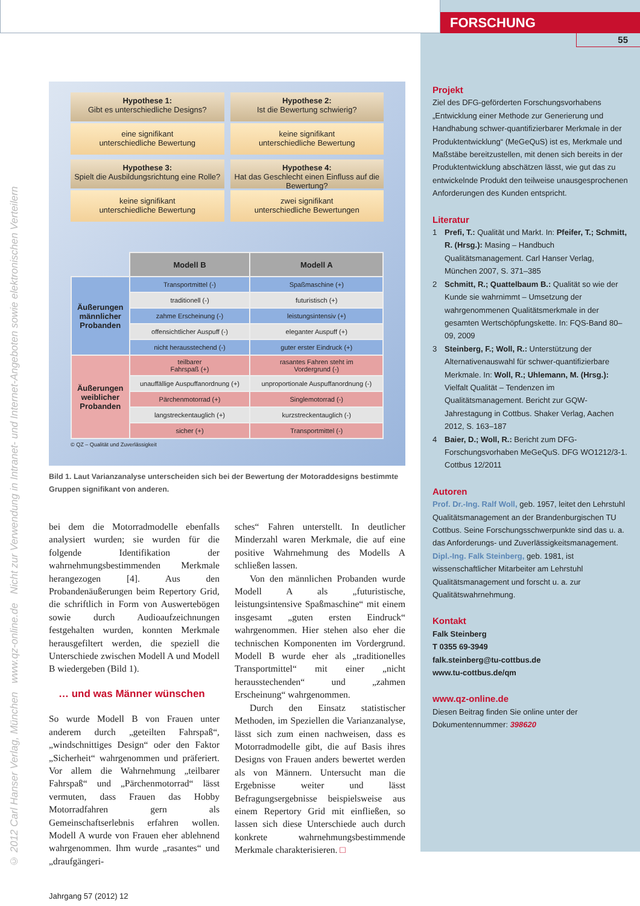FORSCHUNG
© 2012 Carl Hanser Verlag, München www.qz-online.de Nicht zur Verwendung in Intranet- und Internet-Angeboten sowie elektronischen Verteilern
Hypothese 1:
Gibt es unterschiedliche Designs?
eine signifikant
unterschiedliche Bewertung
Hypothese 2:
Ist die Bewertung schwierig?
keine signifikant
unterschiedliche Bewertung
Hypothese 3:
Spielt die Ausbildungsrichtung eine Rolle?
keine signifikant
unterschiedliche Bewertung
Hypothese 4:
Hat das Geschlecht einen Einfluss auf die Bewertung?
zwei signifikant
unterschiedliche Bewertungen
| | Modell B | Modell A |
| Äußerungen männlicher Probanden | Transportmittel (-) | Spaßmaschine (+) |
| | traditionell (-) | futuristisch (+) |
| | zahme Erscheinung (-) | leistungsintensiv (+) |
| | offensichtlicher Auspuff (-) | eleganter Auspuff (+) |
| | nicht herausstechend (-) | guter erster Eindruck (+) |
| Äußerungen weiblicher Probanden | teilbarer Fahrspaß (+) | rasantes Fahren steht im Vordergrund (-) |
| | unauffällige Auspuffanordnung (+) | unproportionale Auspuffanordnung (-) |
| | Pärchenmotorrad (+) | Singlemotorrad (-) |
| | langstreckentauglich (+) | kurzstreckentauglich (-) |
| | sicher (+) | Transportmittel (-) |
© QZ – Qualität und Zuverlässigkeit
Bild 1. Laut Varianzanalyse unterscheiden sich bei der Bewertung der Motoraddesigns bestimmte Gruppen signifikant von anderen.
bei dem die Motorradmodelle ebenfalls analysiert wurden; sie wurden für die folgende Identifikation der wahrnehmungsbestimmenden Merkmale herangezogen [4]. Aus den Probandenäußerungen beim Repertory Grid, die schriftlich in Form von Auswertebögen sowie durch Audioaufzeichnungen festgehalten wurden, konnten Merkmale herausgefiltert werden, die speziell die Unterschiede zwischen Modell A und Modell B wiedergeben (Bild 1).
… und was Männer wünschen
So wurde Modell B von Frauen unter anderem durch „geteilten Fahrspaß“, „windschnittiges Design“ oder den Faktor „Sicherheit“ wahrgenommen und präferiert. Vor allem die Wahrnehmung „teilbarer Fahrspaß“ und „Pärchenmotorrad“ lässt vermuten, dass Frauen das Hobby Motorradfahren gern als Gemeinschaftserlebnis erfahren wollen. Modell A wurde von Frauen eher ablehnend wahrgenommen. Ihm wurde „rasantes“ und „draufgängeri-
sches“ Fahren unterstellt. In deutlicher Minderzahl waren Merkmale, die auf eine positive Wahrnehmung des Modells A schließen lassen.
Von den männlichen Probanden wurde Modell A als „futuristische, leistungsintensive Spaßmaschine“ mit einem insgesamt „guten ersten Eindruck“ wahrgenommen. Hier stehen also eher die technischen Komponenten im Vordergrund. Modell B wurde eher als „traditionelles Transportmittel“ mit einer „nicht herausstechenden“ und „zahmen Erscheinung“ wahrgenommen.
Durch den Einsatz statistischer Methoden, im Speziellen die Varianzanalyse, lässt sich zum einen nachweisen, dass es Motorradmodelle gibt, die auf Basis ihres Designs von Frauen anders bewertet werden als von Männern. Untersucht man die Ergebnisse weiter und lässt Befragungsergebnisse beispielsweise aus einem Repertory Grid mit einfließen, so lassen sich diese Unterschiede auch durch konkrete wahrnehmungsbestimmende Merkmale charakterisieren. □
Jahrgang 57 (2012) 12
55
Projekt
Ziel des DFG-geförderten Forschungsvorhabens „Entwicklung einer Methode zur Generierung und Handhabung schwer-quantifizierbarer Merkmale in der Produktentwicklung“ (MeGeQuS) ist es, Merkmale und Maßstäbe bereitzustellen, mit denen sich bereits in der Produktentwicklung abschätzen lässt, wie gut das zu entwickelnde Produkt den teilweise unausgesprochenen Anforderungen des Kunden entspricht.
Literatur
1 Prefi, T.: Qualität und Markt. In: Pfeifer, T.; Schmitt, R. (Hrsg.): Masing – Handbuch Qualitätsmanagement. Carl Hanser Verlag, München 2007, S. 371–385
2 Schmitt, R.; Quattelbaum B.: Qualität so wie der Kunde sie wahrnimmt – Umsetzung der wahrgenommenen Qualitätsmerkmale in der gesamten Wertschöpfungskette. In: FQS-Band 80–09, 2009
3 Steinberg, F.; Woll, R.: Unterstützung der Alternativenauswahl für schwer-quantifizierbare Merkmale. In: Woll, R.; Uhlemann, M. (Hrsg.): Vielfalt Qualität – Tendenzen im Qualitätsmanagement. Bericht zur GQW-Jahrestagung in Cottbus. Shaker Verlag, Aachen 2012, S. 163–187
4 Baier, D.; Woll, R.: Bericht zum DFG-Forschungsvorhaben MeGeQuS. DFG WO1212/3-1. Cottbus 12/2011
Autoren
Prof. Dr.-Ing. Ralf Woll, geb. 1957, leitet den Lehrstuhl Qualitätsmanagement an der Brandenburgischen TU Cottbus. Seine Forschungsschwerpunkte sind das u. a. das Anforderungs- und Zuverlässigkeitsmanagement.
Dipl.-Ing. Falk Steinberg, geb. 1981, ist wissenschaftlicher Mitarbeiter am Lehrstuhl Qualitätsmanagement und forscht u. a. zur Qualitätswahrnehmung.
Kontakt
Falk Steinberg
T 0355 69-3949
falk.steinberg@tu-cottbus.de
www.tu-cottbus.de/qm
www.qz-online.de
Diesen Beitrag finden Sie online unter der Dokumentennummer: 398620